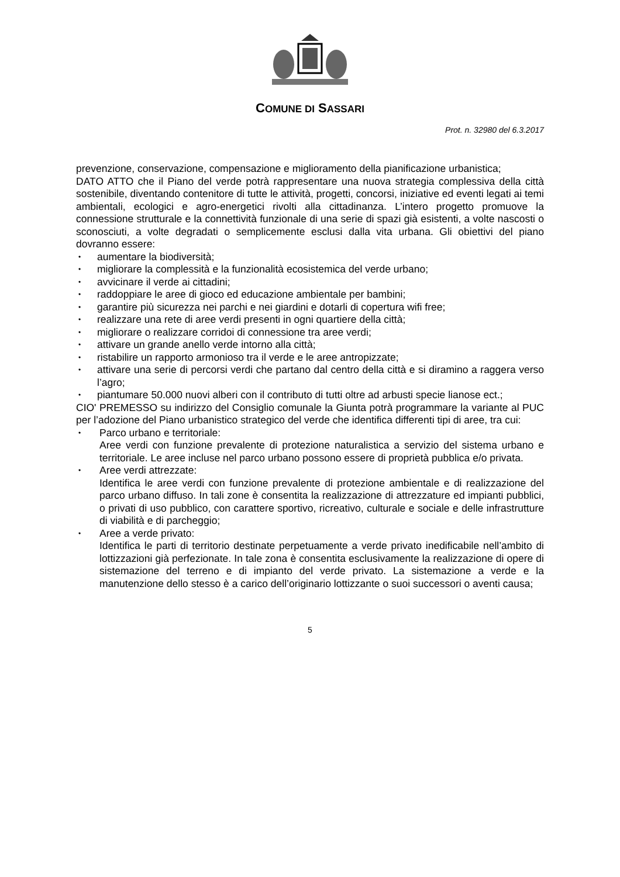COMUNE DI SASSARI
Prot. n. 32980 del 6.3.2017
prevenzione, conservazione, compensazione e miglioramento della pianificazione urbanistica;
DATO ATTO che il Piano del verde potrà rappresentare una nuova strategia complessiva della città sostenibile, diventando contenitore di tutte le attività, progetti, concorsi, iniziative ed eventi legati ai temi ambientali, ecologici e agro-energetici rivolti alla cittadinanza. L’intero progetto promuove la connessione strutturale e la connettività funzionale di una serie di spazi già esistenti, a volte nascosti o sconosciuti, a volte degradati o semplicemente esclusi dalla vita urbana. Gli obiettivi del piano dovranno essere:
• aumentare la biodiversità;
• migliorare la complessità e la funzionalità ecosistemica del verde urbano;
• avvicinare il verde ai cittadini;
• raddoppiare le aree di gioco ed educazione ambientale per bambini;
• garantire più sicurezza nei parchi e nei giardini e dotarli di copertura wifi free;
• realizzare una rete di aree verdi presenti in ogni quartiere della città;
• migliorare o realizzare corridoi di connessione tra aree verdi;
• attivare un grande anello verde intorno alla città;
• ristabilire un rapporto armonioso tra il verde e le aree antropizzate;
• attivare una serie di percorsi verdi che partano dal centro della città e si diramino a raggera verso l’agro;
• piantumare 50.000 nuovi alberi con il contributo di tutti oltre ad arbusti specie lianose ect.;
CIO' PREMESSO su indirizzo del Consiglio comunale la Giunta potrà programmare la variante al PUC per l’adozione del Piano urbanistico strategico del verde che identifica differenti tipi di aree, tra cui:
• Parco urbano e territoriale:
Aree verdi con funzione prevalente di protezione naturalistica a servizio del sistema urbano e territoriale. Le aree incluse nel parco urbano possono essere di proprietà pubblica e/o privata.
• Aree verdi attrezzate:
Identifica le aree verdi con funzione prevalente di protezione ambientale e di realizzazione del parco urbano diffuso. In tali zone è consentita la realizzazione di attrezzature ed impianti pubblici, o privati di uso pubblico, con carattere sportivo, ricreativo, culturale e sociale e delle infrastrutture di viabilità e di parcheggio;
• Aree a verde privato:
Identifica le parti di territorio destinate perpetuamente a verde privato inedificabile nell’ambito di lottizzazioni già perfezionate. In tale zona è consentita esclusivamente la realizzazione di opere di sistemazione del terreno e di impianto del verde privato. La sistemazione a verde e la manutenzione dello stesso è a carico dell’originario lottizzante o suoi successori o aventi causa;
5